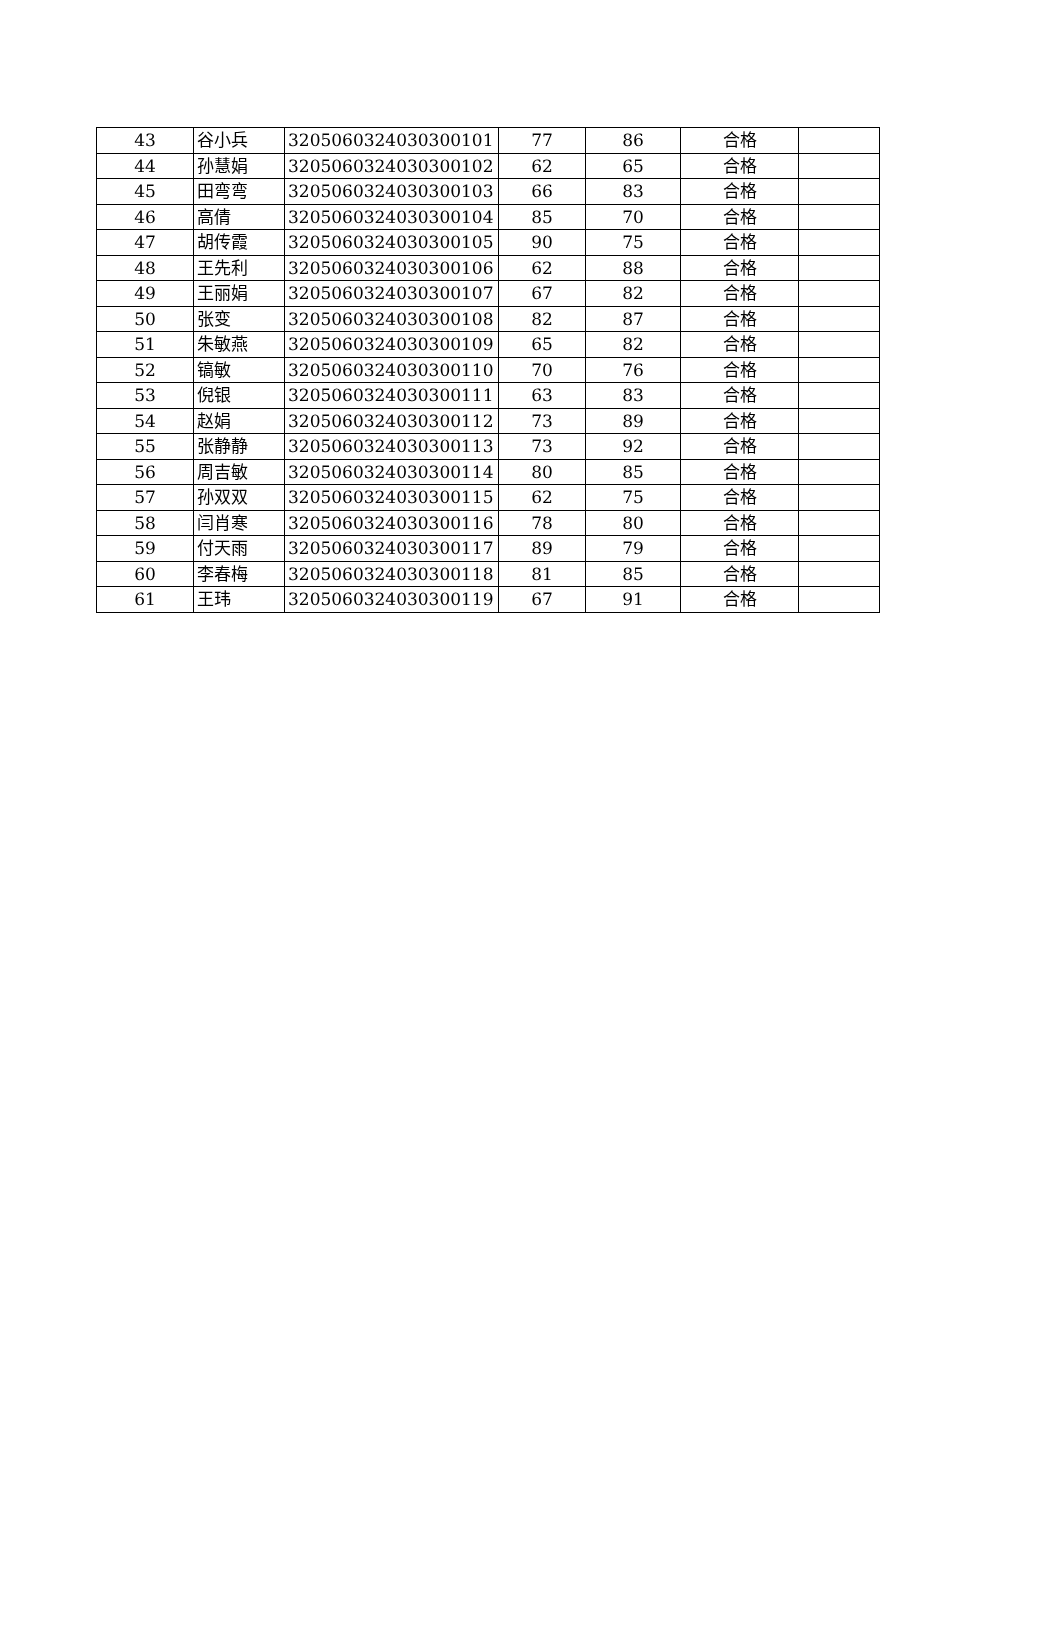| 43 | 谷小兵 | 3205060324030300101 | 77 | 86 | 合格 | |
| 44 | 孙慧娟 | 3205060324030300102 | 62 | 65 | 合格 | |
| 45 | 田弯弯 | 3205060324030300103 | 66 | 83 | 合格 | |
| 46 | 高倩 | 3205060324030300104 | 85 | 70 | 合格 | |
| 47 | 胡传霞 | 3205060324030300105 | 90 | 75 | 合格 | |
| 48 | 王先利 | 3205060324030300106 | 62 | 88 | 合格 | |
| 49 | 王丽娟 | 3205060324030300107 | 67 | 82 | 合格 | |
| 50 | 张变 | 3205060324030300108 | 82 | 87 | 合格 | |
| 51 | 朱敏燕 | 3205060324030300109 | 65 | 82 | 合格 | |
| 52 | 镐敏 | 3205060324030300110 | 70 | 76 | 合格 | |
| 53 | 倪银 | 3205060324030300111 | 63 | 83 | 合格 | |
| 54 | 赵娟 | 3205060324030300112 | 73 | 89 | 合格 | |
| 55 | 张静静 | 3205060324030300113 | 73 | 92 | 合格 | |
| 56 | 周吉敏 | 3205060324030300114 | 80 | 85 | 合格 | |
| 57 | 孙双双 | 3205060324030300115 | 62 | 75 | 合格 | |
| 58 | 闫肖寒 | 3205060324030300116 | 78 | 80 | 合格 | |
| 59 | 付天雨 | 3205060324030300117 | 89 | 79 | 合格 | |
| 60 | 李春梅 | 3205060324030300118 | 81 | 85 | 合格 | |
| 61 | 王玮 | 3205060324030300119 | 67 | 91 | 合格 | |